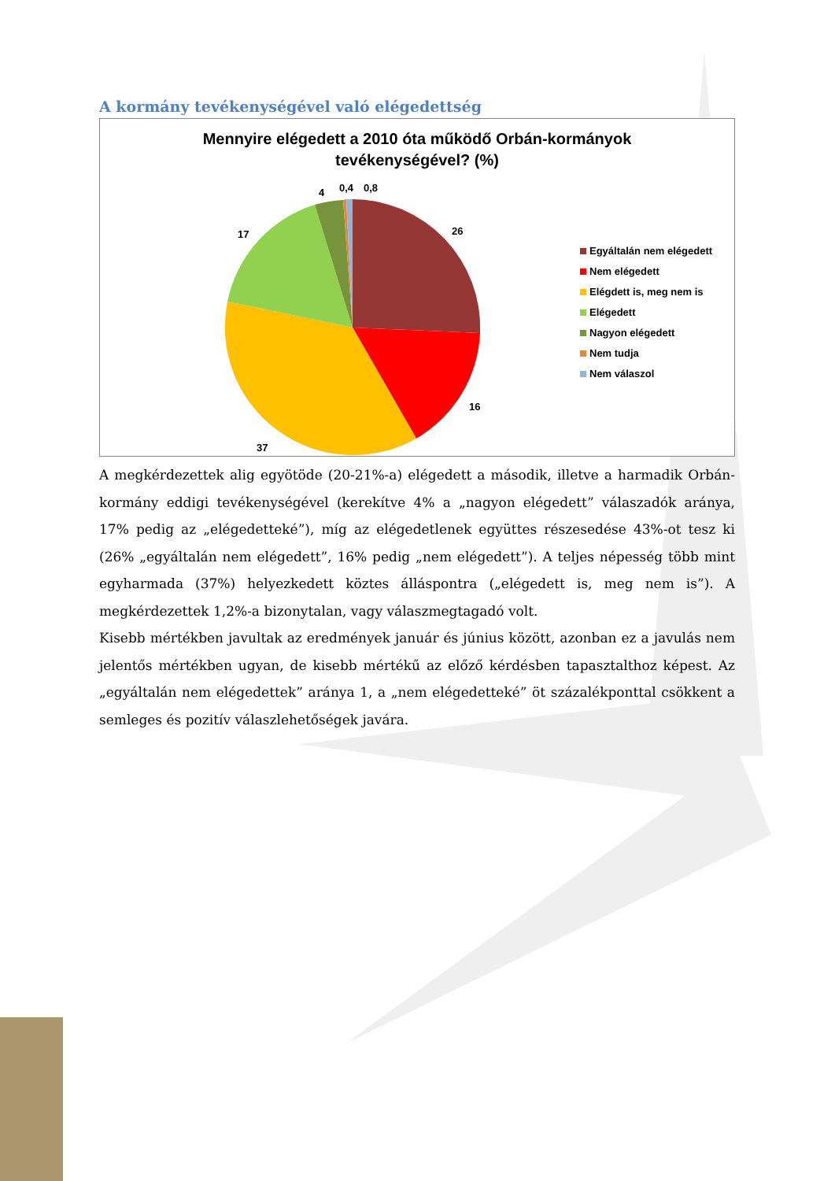A kormány tevékenységével való elégedettség
Mennyire elégedett a 2010 óta működő Orbán-kormányok
tevékenységével? (%)
0,4 0,8
4
17 26
16
37
Egyáltalán nem elégedett
Nem elégedett
Elégdett is, meg nem is
Elégedett
Nagyon elégedett
Nem tudja
Nem válaszol
A megkérdezettek alig egyötöde (20-21%-a) elégedett a második, illetve a harmadik Orbán-kormány eddigi tevékenységével (kerekítve 4% a „nagyon elégedett” válaszadók aránya, 17% pedig az „elégedetteké”), míg az elégedetlenek együttes részesedése 43%-ot tesz ki (26% „egyáltalán nem elégedett”, 16% pedig „nem elégedett”). A teljes népesség több mint egyharmada (37%) helyezkedett köztes álláspontra („elégedett is, meg nem is”). A megkérdezettek 1,2%-a bizonytalan, vagy válaszmegtagadó volt.
Kisebb mértékben javultak az eredmények január és június között, azonban ez a javulás nem jelentős mértékben ugyan, de kisebb mértékű az előző kérdésben tapasztalthoz képest. Az „egyáltalán nem elégedettek” aránya 1, a „nem elégedetteké” öt százalékponttal csökkent a semleges és pozitív válaszlehetőségek javára.